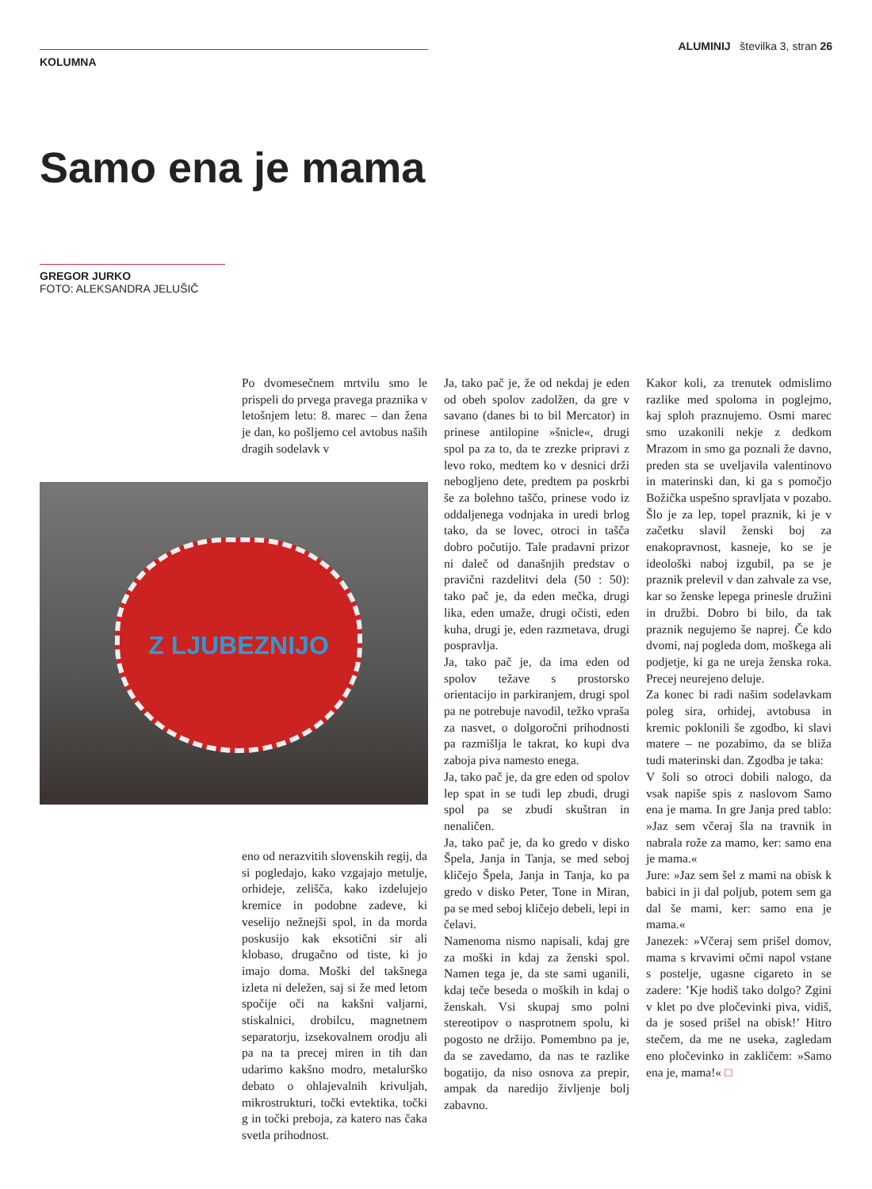KOLUMNA
ALUMINIJ številka 3, stran 26
Samo ena je mama
GREGOR JURKO
FOTO: ALEKSANDRA JELUŠIČ
Po dvomesečnem mrtvilu smo le prispeli do prvega pravega praznika v letošnjem letu: 8. marec – dan žena je dan, ko pošljemo cel avtobus naših dragih sodelavk v
Z LJUBEZNIJO
eno od nerazvitih slovenskih regij, da si pogledajo, kako vzgajajo metulje, orhideje, zelišča, kako izdelujejo kremice in podobne zadeve, ki veselijo nežnejši spol, in da morda poskusijo kak eksotični sir ali klobaso, drugačno od tiste, ki jo imajo doma. Moški del takšnega izleta ni deležen, saj si že med letom spočije oči na kakšni valjarni, stiskalnici, drobilcu, magnetnem separatorju, izsekovalnem orodju ali pa na ta precej miren in tih dan udarimo kakšno modro, metalurško debato o ohlajevalnih krivuljah, mikrostrukturi, točki evtektika, točki g in točki preboja, za katero nas čaka svetla prihodnost.
Ja, tako pač je, že od nekdaj je eden od obeh spolov zadolžen, da gre v savano (danes bi to bil Mercator) in prinese antilopine »šnicle«, drugi spol pa za to, da te zrezke pripravi z levo roko, medtem ko v desnici drži nebogljeno dete, predtem pa poskrbi še za bolehno taščo, prinese vodo iz oddaljenega vodnjaka in uredi brlog tako, da se lovec, otroci in tašča dobro počutijo. Tale pradavni prizor ni daleč od današnjih predstav o pravični razdelitvi dela (50 : 50): tako pač je, da eden mečka, drugi lika, eden umaže, drugi očisti, eden kuha, drugi je, eden razmetava, drugi pospravlja.
Ja, tako pač je, da ima eden od spolov težave s prostorsko orientacijo in parkiranjem, drugi spol pa ne potrebuje navodil, težko vpraša za nasvet, o dolgoročni prihodnosti pa razmišlja le takrat, ko kupi dva zaboja piva namesto enega.
Ja, tako pač je, da gre eden od spolov lep spat in se tudi lep zbudi, drugi spol pa se zbudi skuštran in nenaličen.
Ja, tako pač je, da ko gredo v disko Špela, Janja in Tanja, se med seboj kličejo Špela, Janja in Tanja, ko pa gredo v disko Peter, Tone in Miran, pa se med seboj kličejo debeli, lepi in čelavi.
Namenoma nismo napisali, kdaj gre za moški in kdaj za ženski spol. Namen tega je, da ste sami uganili, kdaj teče beseda o moških in kdaj o ženskah. Vsi skupaj smo polni stereotipov o nasprotnem spolu, ki pogosto ne držijo. Pomembno pa je, da se zavedamo, da nas te razlike bogatijo, da niso osnova za prepir, ampak da naredijo življenje bolj zabavno.
Kakor koli, za trenutek odmislimo razlike med spoloma in poglejmo, kaj sploh praznujemo. Osmi marec smo uzakonili nekje z dedkom Mrazom in smo ga poznali že davno, preden sta se uveljavila valentinovo in materinski dan, ki ga s pomočjo Božička uspešno spravljata v pozabo. Šlo je za lep, topel praznik, ki je v začetku slavil ženski boj za enakopravnost, kasneje, ko se je ideološki naboj izgubil, pa se je praznik prelevil v dan zahvale za vse, kar so ženske lepega prinesle družini in družbi. Dobro bi bilo, da tak praznik negujemo še naprej. Če kdo dvomi, naj pogleda dom, moškega ali podjetje, ki ga ne ureja ženska roka. Precej neurejeno deluje.
Za konec bi radi našim sodelavkam poleg sira, orhidej, avtobusa in kremic poklonili še zgodbo, ki slavi matere – ne pozabimo, da se bliža tudi materinski dan. Zgodba je taka:
V šoli so otroci dobili nalogo, da vsak napiše spis z naslovom Samo ena je mama. In gre Janja pred tablo: »Jaz sem včeraj šla na travnik in nabrala rože za mamo, ker: samo ena je mama.«
Jure: »Jaz sem šel z mami na obisk k babici in ji dal poljub, potem sem ga dal še mami, ker: samo ena je mama.«
Janezek: »Včeraj sem prišel domov, mama s krvavimi očmi napol vstane s postelje, ugasne cigareto in se zadere: ’Kje hodiš tako dolgo? Zgini v klet po dve pločevinki piva, vidiš, da je sosed prišel na obisk!’ Hitro stečem, da me ne useka, zagledam eno pločevinko in zakličem: »Samo ena je, mama!« □